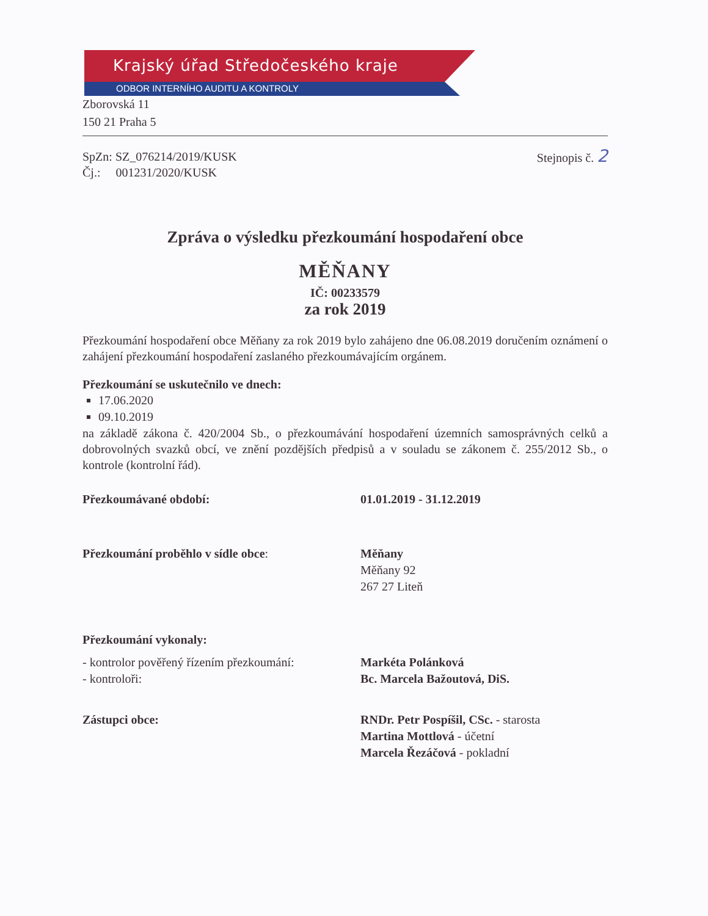Krajský úřad Středočeského kraje
ODBOR INTERNÍHO AUDITU A KONTROLY
Zborovská 11
150 21 Praha 5
SpZn: SZ_076214/2019/KUSK
Čj.: 001231/2020/KUSK
Stejnopis č. 2
Zpráva o výsledku přezkoumání hospodaření obce
MĚŇANY
IČ: 00233579
za rok 2019
Přezkoumání hospodaření obce Měňany za rok 2019 bylo zahájeno dne 06.08.2019 doručením oznámení o zahájení přezkoumání hospodaření zaslaného přezkoumávajícím orgánem.
Přezkoumání se uskutečnilo ve dnech:
17.06.2020
09.10.2019
na základě zákona č. 420/2004 Sb., o přezkoumávání hospodaření územních samosprávných celků a dobrovolných svazků obcí, ve znění pozdějších předpisů a v souladu se zákonem č. 255/2012 Sb., o kontrole (kontrolní řád).
Přezkoumávané období: 01.01.2019 - 31.12.2019
Přezkoumání proběhlo v sídle obce: Měňany
Měňany 92
267 27 Liteň
Přezkoumání vykonaly:
- kontrolor pověřený řízením přezkoumání:
- kontroloři:
Markéta Polánková
Bc. Marcela Bažoutová, DiS.
Zástupci obce: RNDr. Petr Pospíšil, CSc. - starosta
Martina Mottlová - účetní
Marcela Řezáčová - pokladní